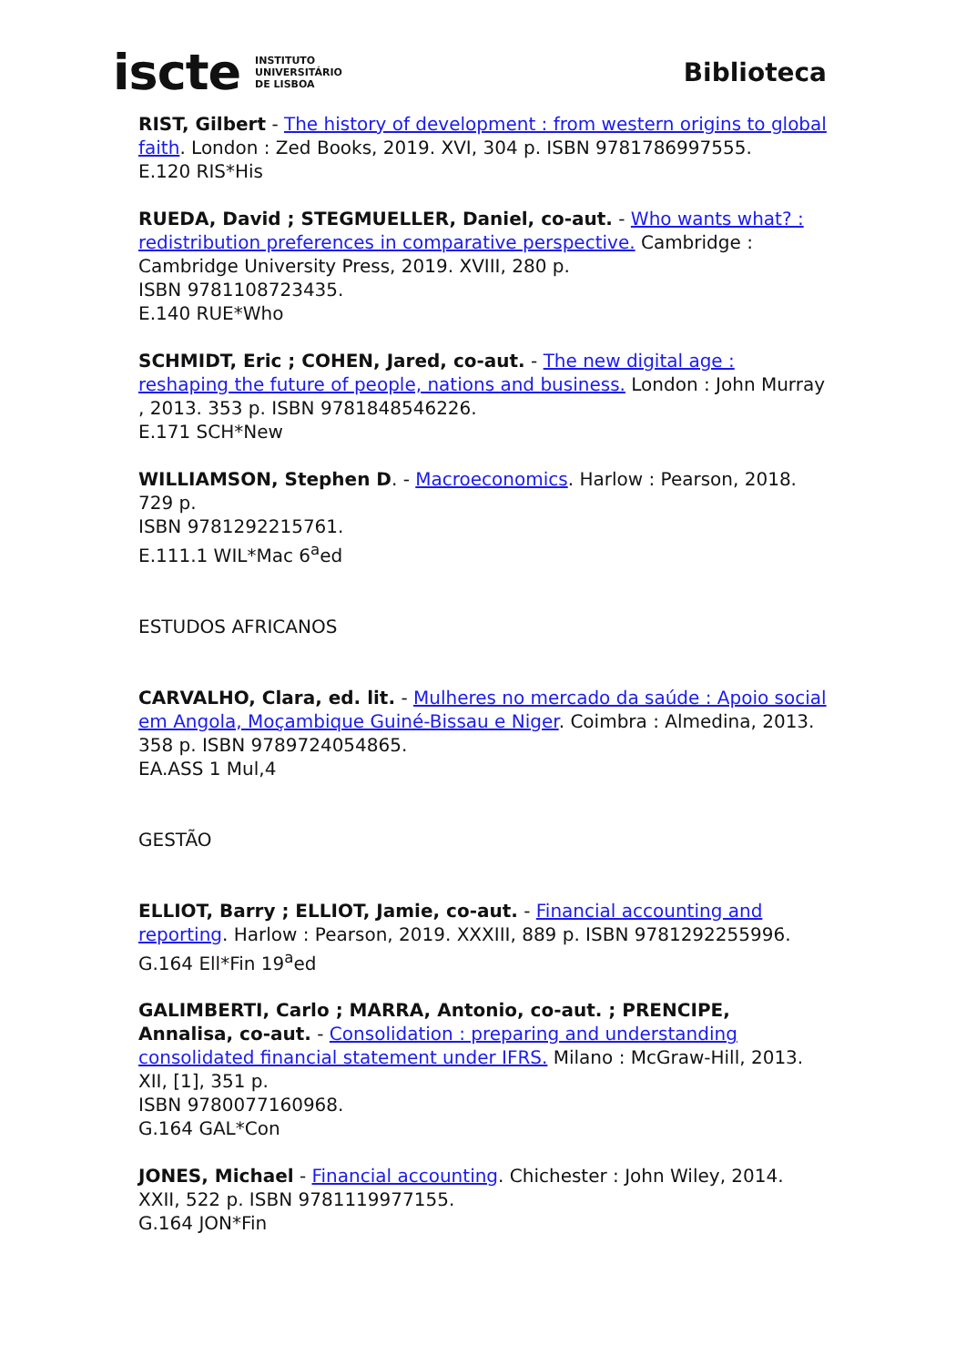iscte INSTITUTO
UNIVERSITÁRIO
DE LISBOA
Biblioteca
RIST, Gilbert - The history of development : from western origins to global faith. London : Zed Books, 2019. XVI, 304 p. ISBN 9781786997555.
E.120 RIS*His
RUEDA, David ; STEGMUELLER, Daniel, co-aut. - Who wants what? : redistribution preferences in comparative perspective. Cambridge : Cambridge University Press, 2019. XVIII, 280 p.
ISBN 9781108723435.
E.140 RUE*Who
SCHMIDT, Eric ; COHEN, Jared, co-aut. - The new digital age : reshaping the future of people, nations and business. London : John Murray , 2013. 353 p. ISBN 9781848546226.
E.171 SCH*New
WILLIAMSON, Stephen D. - Macroeconomics. Harlow : Pearson, 2018. 729 p.
ISBN 9781292215761.
E.111.1 WIL*Mac 6<sup>a</sup>ed
ESTUDOS AFRICANOS
CARVALHO, Clara, ed. lit. - Mulheres no mercado da saúde : Apoio social em Angola, Moçambique Guiné-Bissau e Niger. Coimbra : Almedina, 2013. 358 p. ISBN 9789724054865.
EA.ASS 1 Mul,4
GESTÃO
ELLIOT, Barry ; ELLIOT, Jamie, co-aut. - Financial accounting and reporting. Harlow : Pearson, 2019. XXXIII, 889 p. ISBN 9781292255996.
G.164 Ell*Fin 19<sup>a</sup>ed
GALIMBERTI, Carlo ; MARRA, Antonio, co-aut. ; PRENCIPE, Annalisa, co-aut. - Consolidation : preparing and understanding consolidated financial statement under IFRS. Milano : McGraw-Hill, 2013. XII, [1], 351 p.
ISBN 9780077160968.
G.164 GAL*Con
JONES, Michael - Financial accounting. Chichester : John Wiley, 2014. XXII, 522 p. ISBN 9781119977155.
G.164 JON*Fin